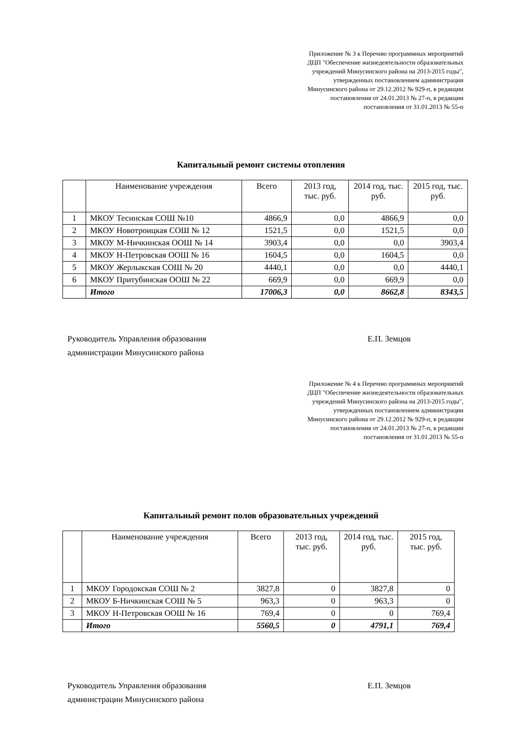Приложение № 3 к Перечню программных мероприятий ДЦП "Обеспечение жизнедеятельности образовательных учреждений Минусинского района на 2013-2015 годы", утвержденных постановлением администрации Минусинского района от 29.12.2012 № 929-п, в редакции постановления от 24.01.2013 № 27-п, в редакции постановления от 31.01.2013 № 55-п
Капитальный ремонт системы отопления
| | Наименование учреждения | Всего | 2013 год, тыс. руб. | 2014 год, тыс. руб. | 2015 год, тыс. руб. |
| 1 | МКОУ Тесинская СОШ №10 | 4866,9 | 0,0 | 4866,9 | 0,0 |
| 2 | МКОУ Новотроицкая СОШ № 12 | 1521,5 | 0,0 | 1521,5 | 0,0 |
| 3 | МКОУ М-Ничкинская ООШ № 14 | 3903,4 | 0,0 | 0,0 | 3903,4 |
| 4 | МКОУ Н-Петровская ООШ № 16 | 1604,5 | 0,0 | 1604,5 | 0,0 |
| 5 | МКОУ Жерлыкская СОШ № 20 | 4440,1 | 0,0 | 0,0 | 4440,1 |
| 6 | МКОУ Притубинская ООШ № 22 | 669,9 | 0,0 | 669,9 | 0,0 |
| | Итого | 17006,3 | 0,0 | 8662,8 | 8343,5 |
Руководитель Управления образования
администрации Минусинского района
Е.П. Земцов
Приложение № 4 к Перечню программных мероприятий ДЦП "Обеспечение жизнедеятельности образовательных учреждений Минусинского района на 2013-2015 годы", утвержденных постановлением администрации Минусинского района от 29.12.2012 № 929-п, в редакции постановления от 24.01.2013 № 27-п, в редакции постановления от 31.01.2013 № 55-п
Капитальный ремонт полов образовательных учреждений
| | Наименование учреждения | Всего | 2013 год, тыс. руб. | 2014 год, тыс. руб. | 2015 год, тыс. руб. |
| 1 | МКОУ Городокская СОШ № 2 | 3827,8 | 0 | 3827,8 | 0 |
| 2 | МКОУ Б-Ничкинская СОШ № 5 | 963,3 | 0 | 963,3 | 0 |
| 3 | МКОУ Н-Петровская ООШ № 16 | 769,4 | 0 | 0 | 769,4 |
| | Итого | 5560,5 | 0 | 4791,1 | 769,4 |
Руководитель Управления образования
администрации Минусинского района
Е.П. Земцов